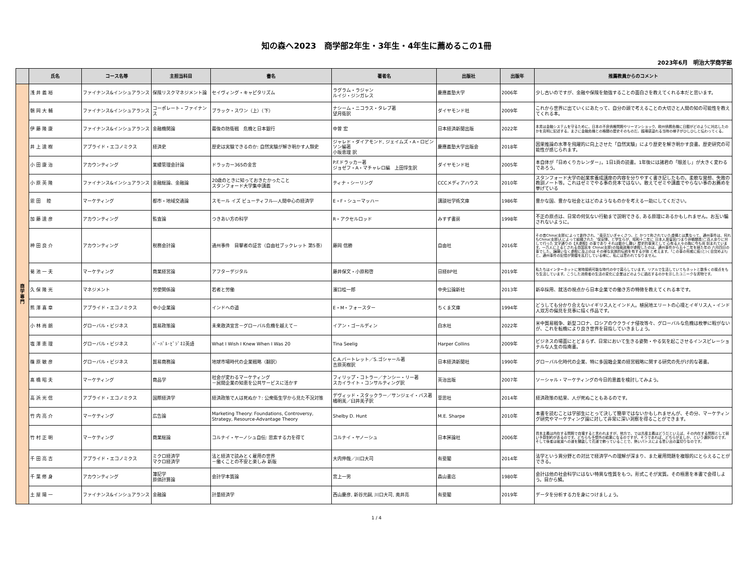知の森へ2023　商学部2年生・3年生・4年生に薦めるこの1冊
2023年6月　明治大学商学部
| | 氏名 | コース名等 | 主担当科目 | 書名 | 著者名 | 出版社 | 出版年 | 推薦教員からのコメント |
| --- | --- | --- | --- | --- | --- | --- | --- | --- |
| 商 学 専 門 | 浅 井 義 裕 | ファイナンス&インシュアランス | 保険リスクマネジメント論 | セイヴィング・キャピタリズム | ラグラム・ラジャン ルイジ・ジンガレス | 慶應義塾大学 | 2006年 | 少し古いのですが、金融や保険を勉強することの面白さを教えてくれる本だと思います。 |
| | 朝 岡 大 輔 | ファイナンス&インシュアランス | コーポレート・ファイナンス | ブラック・スワン（上）（下） | ナシーム・ニコラス・タレブ著 望月衛訳 | ダイヤモンド社 | 2009年 | これから世界に出ていくにあたって、自分の頭で考えることの大切さと人間の知の可能性を教えてくれる本。 |
| | 伊 藤 隆 康 | ファイナンス&インシュアランス | 金融機関論 | 最後の防衛戦 危機と日本銀行 | 中曽 宏 | 日本経済新聞出版 | 2022年 | 本書は金融システムを守るために、日本の不良債権問題やリーマンショック、欧州債務危機に日銀がどのように対応したのかを克明に記述する。まさに金融危機との格闘の歴史そのものだ。臨場感溢れる当時の様子がひしひしと伝わってくる。 |
| | 井 上 達 樹 | アプライド・エコノミクス | 経済史 | 歴史は実験できるのか: 自然実験が解き明かす人類史 | ジャレド・ダイアモンド, ジェイムズ・A・ロビンソン編著 小坂恵理 訳 | 慶應義塾大学出版会 | 2018年 | 因果推論の水準を飛躍的に向上させた「自然実験」により歴史を解き明かす良書。歴史研究の可能性が感じられます。 |
| | 小 田 康 治 | アカウンティング | 業績管理会計論 | ドラッカー365の金言 | P.F.ドラッカー著 ジョゼフ・A・マチャレロ編 上田惇生訳 | ダイヤモンド社 | 2005年 | 本自体が「日めくりカレンダー」。1日1頁の読書。1年後には諸君の「眼差し」が大きく変わるであろう。 |
| | 小 原 英 隆 | ファイナンス&インシュアランス | 金融総論、金融論 | 20歳のときに知っておきたかったこと スタンフォード大学集中講義 | ティナ・シーリング | CCCメディアハウス | 2010年 | スタンフォード大学の起業家養成講座の内容を分りやすく書き記したもの。柔軟な発想、失敗の教訓ノート等。これはゼミでやる事の見本ではない。敢えてゼミや講義でやらない事のお薦めを挙げている |
| | 恩 田 睦 | マーケティング | 都市・地域交通論 | スモール イズ ビューティフル―人間中心の経済学 | E・F・シューマッハー | 講談社学術文庫 | 1986年 | 豊かな国、豊かな社会とはどのようなものかを考える一助にしてください。 |
| | 加 藤 達 彦 | アカウンティング | 監査論 | つきあい方の科学 | R・アクセルロッド | みすず書房 | 1998年 | 不正の原点は、日常の何気ない行動まで説明できる, ある原理にあるかもしれません。お互い騙されないように。 |
| | 神 田 良 介 | アカウンティング | 税務会計論 | 通州事件 目撃者の証言（自由社ブックレット 第5巻） | 藤岡 信勝 | 自由社 | 2016年 | その昔China(支那)によって創作され、〝南京だいぎゃくさつ〟と かつて称されていた虚構とは異なって、通州事件は、何れもChina(支那)人によって組織された〝保安隊〟と学生らが、昭和十二年に 日本人居留民(つまり非戦闘員)二百人余りに対して行った 文字通りの【大虐殺】の事であり それは動かし難い 歴史的事実として 心有る人々の胸に今も尚 刻まれています。一万人に上るとされる自国民を China(支那)の独裁政権が虐殺したのは、通州事件から五十二年を経た年の 六月四日の事でした。躊躇いなく虐殺に及ぶのは その様な民族的伝統を有するが故 と考えます。｢この事の脅威に疾(と)く目覚めよ‼｣と、通州事件の記憶が警鐘を乱打している様に、私には思われてなりません。 |
| | 菊 池 一 夫 | マーケティング | 商業経営論 | アフターデジタル | 藤井保文・小原和啓 | 日経BP社 | 2019年 | 私たちはインターネットに常時接続可能な時代の中で暮らしています。リアルで生活していてもネットと数多くの接点をもち生活しています。こうした消費者の生活の変化に企業はどのように適応するのかを示したユニークな書物です。 |
| | 久 保 隆 光 | マネジメント | 労使関係論 | 若者と労働 | 濱口桂一郎 | 中央公論新社 | 2013年 | 新卒採用、就活の視点から日本企業での働き方の特徴を教えてくれる本です。 |
| | 熊 澤 喜 章 | アプライド・エコノミクス | 中小企業論 | インドへの道 | E・M・フォースター | ちくま文庫 | 1994年 | どうしても分かり合えないイギリス人とインド人。植民地エリートの心境とイギリス人・インド人双方の偏見を見事に描く作品です。 |
| | 小 林 尚 朗 | グローバル・ビジネス | 貿易政策論 | 未来救済宣言－グローバル危機を越えて－ | イアン・ゴールディン | 白水社 | 2022年 | 米中貿易戦争、新型コロナ、ロシアのウクライナ侵攻等々、グローバルな危機は枚挙に暇がないが、これを転機により良き世界を目指していきましょう。 |
| | 塩 澤 恵 理 | グローバル・ビジネス | ﾊﾞｰﾊﾞﾙ･ﾋﾞｼﾞﾈｽ英語 | What I Wish I Knew When I Was 20 | Tina Seelig | Harper Collins | 2009年 | ビジネスの場面にとどまらず、日常において生きる姿勢・やる気を起こさせるインスピレーショナルな人生の指南書。 |
| | 篠 原 敏 彦 | グローバル・ビジネス | 貿易商務論 | 地球市場時代の企業戦略（翻訳） | C.A.バートレット／S.ゴシャール著 吉原英樹訳 | 日本経済新聞社 | 1990年 | グローバル化時代の企業、特に多国籍企業の経営戦略に関する研究の先がけ的な著書。 |
| | 髙 橋 昭 夫 | マーケティング | 商品学 | 社会が変わるマーケティング －民間企業の知恵を公共サービスに活かす | フィリップ・コトラー／ナンシー・リー著 スカイライト・コンサルティング訳 | 英治出版 | 2007年 | ソーシャル・マーケティングの今日的意義を検討してみよう。 |
| | 高 浜 光 信 | アプライド・エコノミクス | 国際経済学 | 経済政策で人は死ぬか？: 公衆衛生学から見た不況対策 | デヴィッド・スタックラー／サンジェイ・バス著 橘明美／臼井美子訳 | 草思社 | 2014年 | 経済政策の結果、人が死ぬこともあるのです。 |
| | 竹 内 亮 介 | マーケティング | 広告論 | Marketing Theory: Foundations, Controversy, Strategy, Resource-Advantage Theory | Shelby D. Hunt | M.E. Sharpe | 2010年 | 本書を読むことは学部生にとって決して簡単ではないかもしれませんが、その分、マーケティング研究やマーケティング論に対して非常に深い洞察を得ることができます。 |
| | 竹 村 正 明 | マーケティング | 商業総論 | コルナイ・ヤーノシュ自伝: 思索する力を得て | コルナイ・ヤノーシュ | 日本評論社 | 2006年 | 資本主義は内在する問題で自壊すると言われますが、他方で、では共産主義はどうだといえば、その内在する問題として弱い予算制約があるのです。どちらも予想外の結果になるのですが、そうであれば、どちらがましか、という選択なのです。そして後者は破滅への道を舗装して花道で飾っていることで、熱いパトスによる思い出の裏切りなのです。 |
| | 千 田 亮 吉 | アプライド・エコノミクス | ミクロ経済学 マクロ経済学 | 法と経済で読みとく雇用の世界 －働くことの不安と楽しみ 新版 | 大内伸哉／川口大司 | 有斐閣 | 2014年 | 法学という異分野との対比で経済学への理解が深まり、また雇用問題を複眼的にとらえることができる。 |
| | 千 葉 修 身 | アカウンティング | 簿記学 原価計算論 | 会計学本質論 | 宮上一男 | 森山書店 | 1980年 | 会計は他の社会科学にはない特異な性質をもつ。形式こそが実質。その極意を本書で会得しよう。目から鱗。 |
| | 土 屋 陽 一 | ファイナンス&インシュアランス | 金融論 | 計量経済学 | 西山慶彦, 新谷元嗣, 川口大司, 奥井亮 | 有斐閣 | 2019年 | データを分析する力を身につけましょう。 |
1 / 4